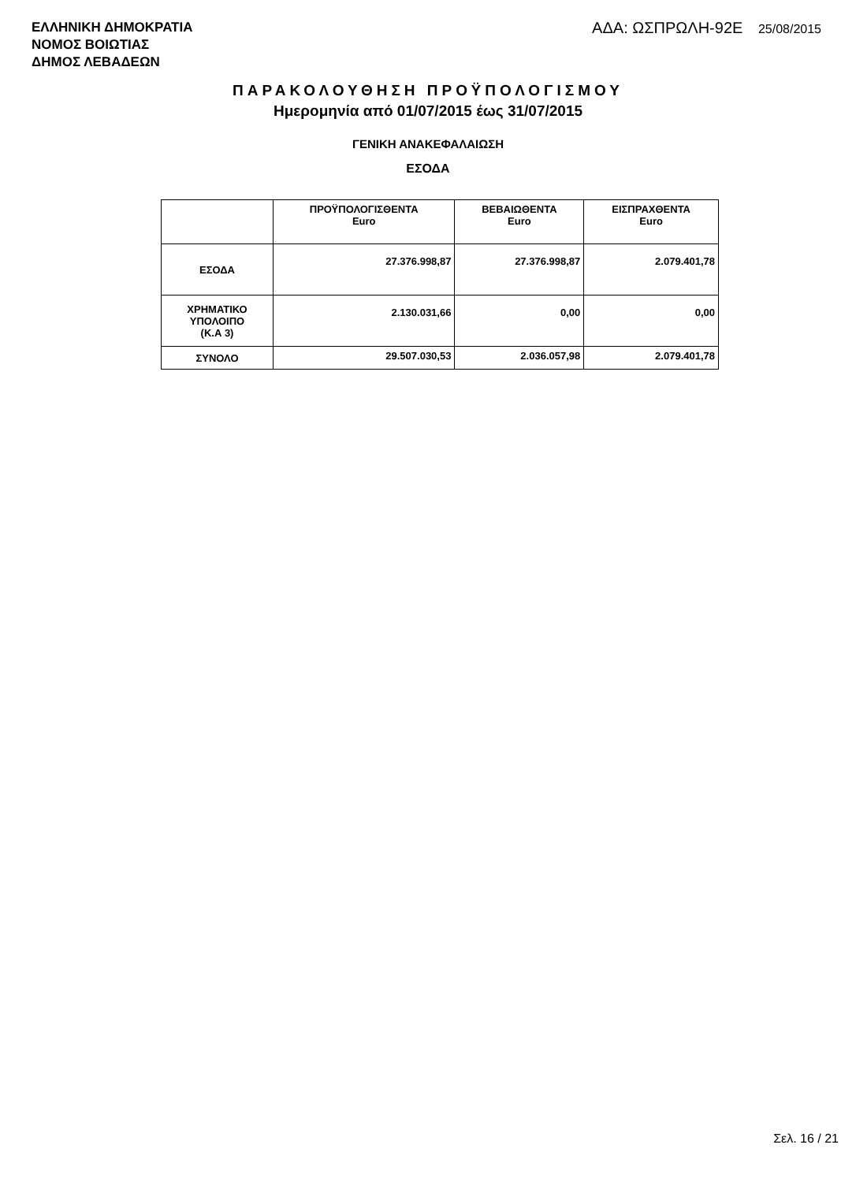ΕΛΛΗΝΙΚΗ ΔΗΜΟΚΡΑΤΙΑ
ΝΟΜΟΣ ΒΟΙΩΤΙΑΣ
ΔΗΜΟΣ ΛΕΒΑΔΕΩΝ
ΑΔΑ: ΩΣΠΡΩΛΗ-92Ε 25/08/2015
ΠΑΡΑΚΟΛΟΥΘΗΣΗ ΠΡΟΫΠΟΛΟΓΙΣΜΟΥ
Ημερομηνία από 01/07/2015 έως 31/07/2015
ΓΕΝΙΚΗ ΑΝΑΚΕΦΑΛΑΙΩΣΗ
ΕΣΟΔΑ
| | ΠΡΟΫΠΟΛΟΓΙΣΘΕΝΤΑ Euro | ΒΕΒΑΙΩΘΕΝΤΑ Euro | ΕΙΣΠΡΑΧΘΕΝΤΑ Euro |
| --- | --- | --- | --- |
| ΕΣΟΔΑ | 27.376.998,87 | 27.376.998,87 | 2.079.401,78 |
| ΧΡΗΜΑΤΙΚΟ ΥΠΟΛΟΙΠΟ (Κ.Α 3) | 2.130.031,66 | 0,00 | 0,00 |
| ΣΥΝΟΛΟ | 29.507.030,53 | 2.036.057,98 | 2.079.401,78 |
Σελ. 16 / 21